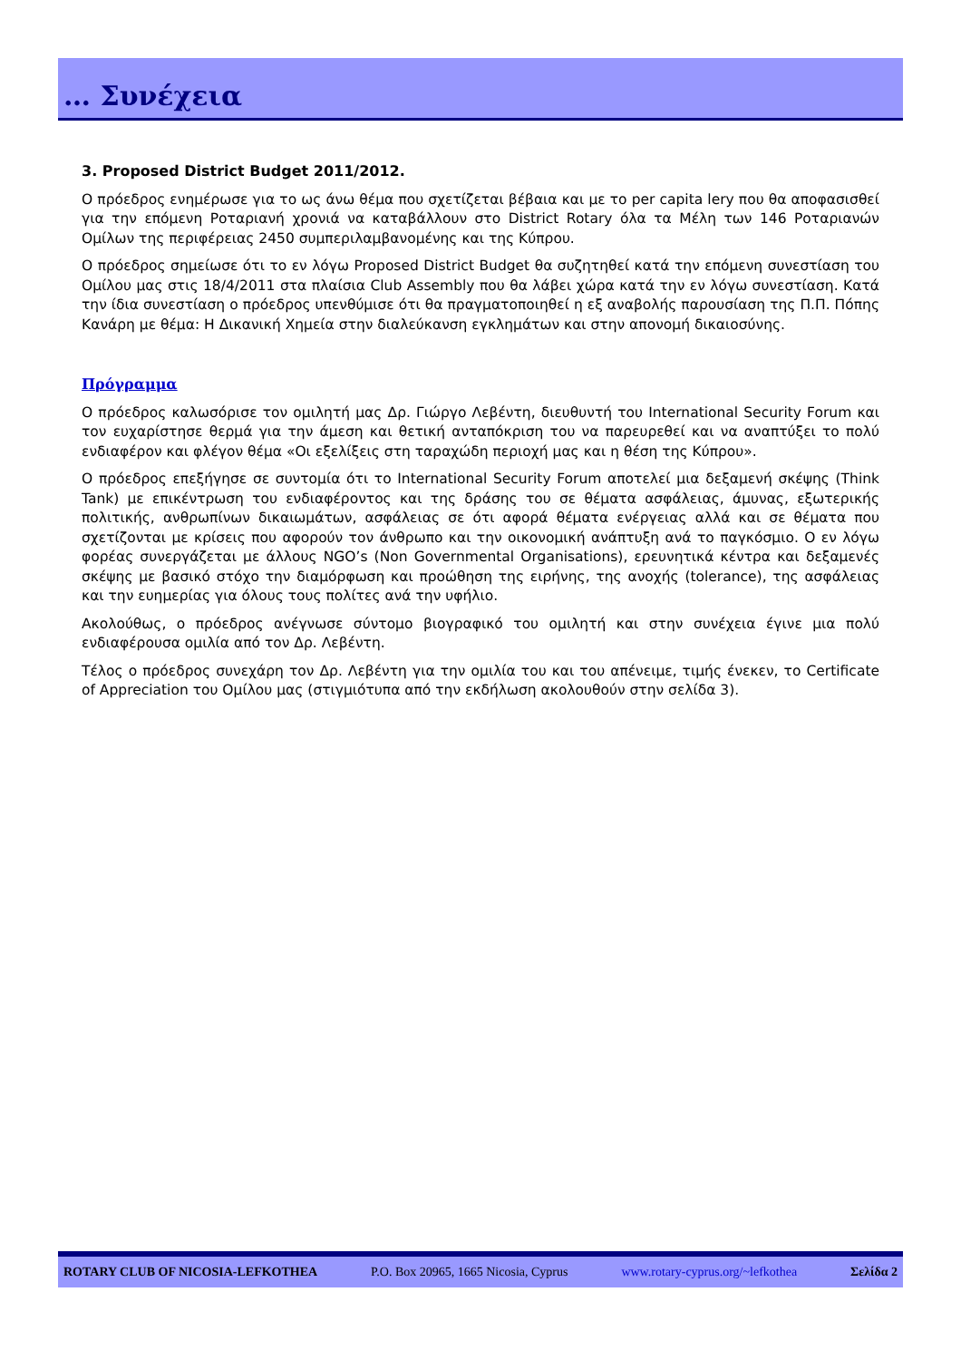… Συνέχεια
3. Proposed District Budget 2011/2012.
Ο πρόεδρος ενημέρωσε για το ως άνω θέμα που σχετίζεται βέβαια και με το per capita lery που θα αποφασισθεί για την επόμενη Ροταριανή χρονιά να καταβάλλουν στο District Rotary όλα τα Μέλη των 146 Ροταριανών Ομίλων της περιφέρειας 2450 συμπεριλαμβανομένης και της Κύπρου.
Ο πρόεδρος σημείωσε ότι το εν λόγω Proposed District Budget θα συζητηθεί κατά την επόμενη συνεστίαση του Ομίλου μας στις 18/4/2011 στα πλαίσια Club Assembly που θα λάβει χώρα κατά την εν λόγω συνεστίαση. Κατά την ίδια συνεστίαση ο πρόεδρος υπενθύμισε ότι θα πραγματοποιηθεί η εξ αναβολής παρουσίαση της Π.Π. Πόπης Κανάρη με θέμα: Η Δικανική Χημεία στην διαλεύκανση εγκλημάτων και στην απονομή δικαιοσύνης.
Πρόγραμμα
Ο πρόεδρος καλωσόρισε τον ομιλητή μας Δρ. Γιώργο Λεβέντη, διευθυντή του International Security Forum και τον ευχαρίστησε θερμά για την άμεση και θετική ανταπόκριση του να παρευρεθεί και να αναπτύξει το πολύ ενδιαφέρον και φλέγον θέμα «Οι εξελίξεις στη ταραχώδη περιοχή μας και η θέση της Κύπρου».
Ο πρόεδρος επεξήγησε σε συντομία ότι το International Security Forum αποτελεί μια δεξαμενή σκέψης (Think Tank) με επικέντρωση του ενδιαφέροντος και της δράσης του σε θέματα ασφάλειας, άμυνας, εξωτερικής πολιτικής, ανθρωπίνων δικαιωμάτων, ασφάλειας σε ότι αφορά θέματα ενέργειας αλλά και σε θέματα που σχετίζονται με κρίσεις που αφορούν τον άνθρωπο και την οικονομική ανάπτυξη ανά το παγκόσμιο. Ο εν λόγω φορέας συνεργάζεται με άλλους NGO’s (Non Governmental Organisations), ερευνητικά κέντρα και δεξαμενές σκέψης με βασικό στόχο την διαμόρφωση και προώθηση της ειρήνης, της ανοχής (tolerance), της ασφάλειας και την ευημερίας για όλους τους πολίτες ανά την υφήλιο.
Ακολούθως, ο πρόεδρος ανέγνωσε σύντομο βιογραφικό του ομιλητή και στην συνέχεια έγινε μια πολύ ενδιαφέρουσα ομιλία από τον Δρ. Λεβέντη.
Τέλος ο πρόεδρος συνεχάρη τον Δρ. Λεβέντη για την ομιλία του και του απένειμε, τιμής ένεκεν, το Certificate of Appreciation του Ομίλου μας (στιγμιότυπα από την εκδήλωση ακολουθούν στην σελίδα 3).
ROTARY CLUB OF NICOSIA-LEFKOTHEA P.O. Box 20965, 1665 Nicosia, Cyprus www.rotary-cyprus.org/~lefkothea Σελίδα 2